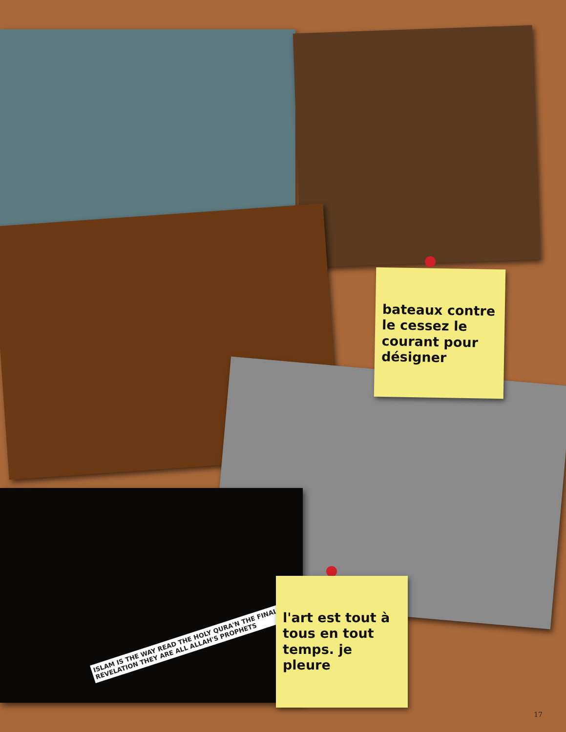ISLAM IS THE WAY READ THE HOLY QURA'N THE FINAL REVELATION THEY ARE ALL ALLAH'S PROPHETS
bateaux contre le cessez le courant pour désigner
l'art est tout à tous en tout temps. je pleure
17